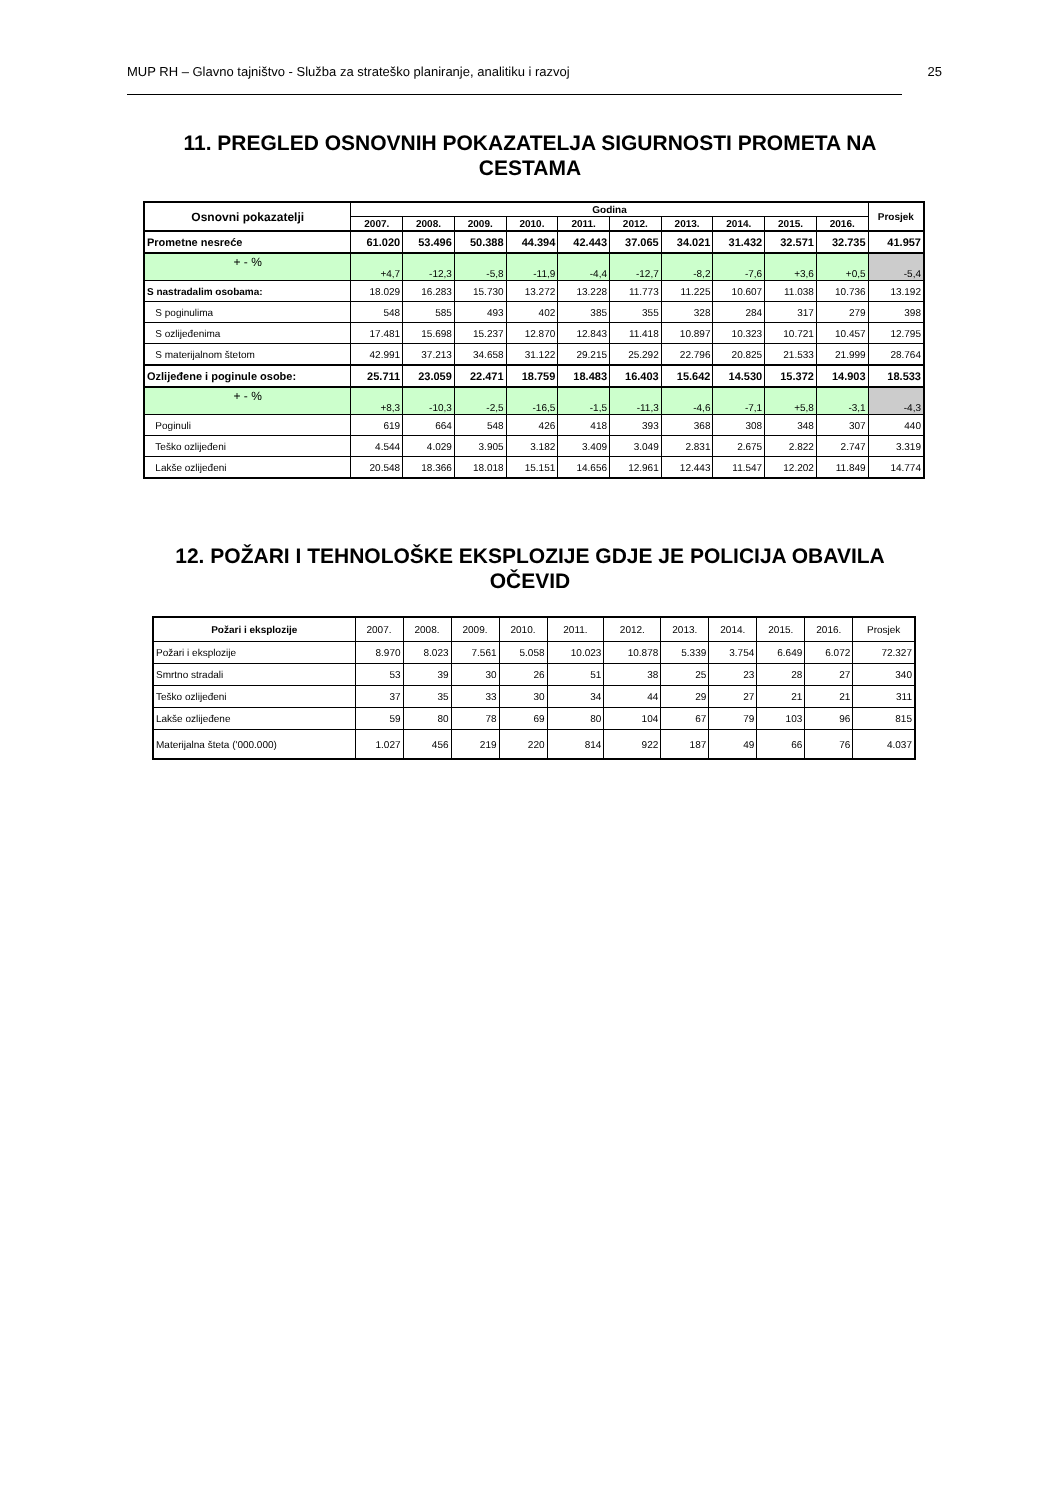MUP RH – Glavno tajništvo - Služba za strateško planiranje, analitiku i razvoj 25
11. PREGLED OSNOVNIH POKAZATELJA SIGURNOSTI PROMETA NA CESTAMA
| Osnovni pokazatelji | Godina | | | | | | | | | | Prosjek |
| --- | --- | --- | --- | --- | --- | --- | --- | --- | --- | --- | --- |
| | 2007. | 2008. | 2009. | 2010. | 2011. | 2012. | 2013. | 2014. | 2015. | 2016. | |
| Prometne nesreće | 61.020 | 53.496 | 50.388 | 44.394 | 42.443 | 37.065 | 34.021 | 31.432 | 32.571 | 32.735 | 41.957 |
| + - % | +4,7 | -12,3 | -5,8 | -11,9 | -4,4 | -12,7 | -8,2 | -7,6 | +3,6 | +0,5 | -5,4 |
| S nastradalim osobama: | 18.029 | 16.283 | 15.730 | 13.272 | 13.228 | 11.773 | 11.225 | 10.607 | 11.038 | 10.736 | 13.192 |
| S poginulima | 548 | 585 | 493 | 402 | 385 | 355 | 328 | 284 | 317 | 279 | 398 |
| S ozlijeđenima | 17.481 | 15.698 | 15.237 | 12.870 | 12.843 | 11.418 | 10.897 | 10.323 | 10.721 | 10.457 | 12.795 |
| S materijalnom štetom | 42.991 | 37.213 | 34.658 | 31.122 | 29.215 | 25.292 | 22.796 | 20.825 | 21.533 | 21.999 | 28.764 |
| Ozlijeđene i poginule osobe: | 25.711 | 23.059 | 22.471 | 18.759 | 18.483 | 16.403 | 15.642 | 14.530 | 15.372 | 14.903 | 18.533 |
| + - % | +8,3 | -10,3 | -2,5 | -16,5 | -1,5 | -11,3 | -4,6 | -7,1 | +5,8 | -3,1 | -4,3 |
| Poginuli | 619 | 664 | 548 | 426 | 418 | 393 | 368 | 308 | 348 | 307 | 440 |
| Teško ozlijeđeni | 4.544 | 4.029 | 3.905 | 3.182 | 3.409 | 3.049 | 2.831 | 2.675 | 2.822 | 2.747 | 3.319 |
| Lakše ozlijeđeni | 20.548 | 18.366 | 18.018 | 15.151 | 14.656 | 12.961 | 12.443 | 11.547 | 12.202 | 11.849 | 14.774 |
12. POŽARI I TEHNOLOŠKE EKSPLOZIJE GDJE JE POLICIJA OBAVILA OČEVID
| Požari i eksplozije | 2007. | 2008. | 2009. | 2010. | 2011. | 2012. | 2013. | 2014. | 2015. | 2016. | Prosjek |
| --- | --- | --- | --- | --- | --- | --- | --- | --- | --- | --- | --- |
| Požari i eksplozije | 8.970 | 8.023 | 7.561 | 5.058 | 10.023 | 10.878 | 5.339 | 3.754 | 6.649 | 6.072 | 72.327 |
| Smrtno stradali | 53 | 39 | 30 | 26 | 51 | 38 | 25 | 23 | 28 | 27 | 340 |
| Teško ozlijeđeni | 37 | 35 | 33 | 30 | 34 | 44 | 29 | 27 | 21 | 21 | 311 |
| Lakše ozlijeđene | 59 | 80 | 78 | 69 | 80 | 104 | 67 | 79 | 103 | 96 | 815 |
| Materijalna šteta ('000.000) | 1.027 | 456 | 219 | 220 | 814 | 922 | 187 | 49 | 66 | 76 | 4.037 |